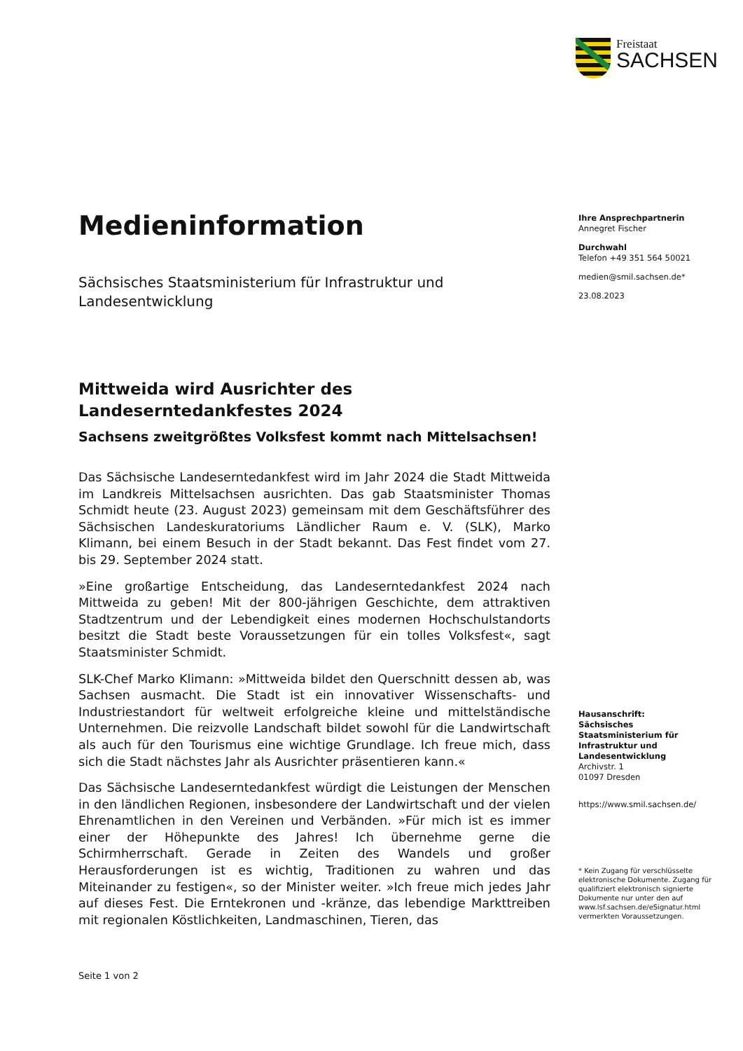Freistaat
SACHSEN
Ihre Ansprechpartnerin
Annegret Fischer
Durchwahl
Telefon +49 351 564 50021
medien@smil.sachsen.de*
23.08.2023
Hausanschrift:
Sächsisches Staatsministerium für Infrastruktur und Landesentwicklung
Archivstr. 1
01097 Dresden
https://www.smil.sachsen.de/
* Kein Zugang für verschlüsselte elektronische Dokumente. Zugang für qualifiziert elektronisch signierte Dokumente nur unter den auf www.lsf.sachsen.de/eSignatur.html vermerkten Voraussetzungen.
Medieninformation
Sächsisches Staatsministerium für Infrastruktur und Landesentwicklung
Mittweida wird Ausrichter des Landeserntedankfestes 2024
Sachsens zweitgrößtes Volksfest kommt nach Mittelsachsen!
Das Sächsische Landeserntedankfest wird im Jahr 2024 die Stadt Mittweida im Landkreis Mittelsachsen ausrichten. Das gab Staatsminister Thomas Schmidt heute (23. August 2023) gemeinsam mit dem Geschäftsführer des Sächsischen Landeskuratoriums Ländlicher Raum e. V. (SLK), Marko Klimann, bei einem Besuch in der Stadt bekannt. Das Fest findet vom 27. bis 29. September 2024 statt.
»Eine großartige Entscheidung, das Landeserntedankfest 2024 nach Mittweida zu geben! Mit der 800-jährigen Geschichte, dem attraktiven Stadtzentrum und der Lebendigkeit eines modernen Hochschulstandorts besitzt die Stadt beste Voraussetzungen für ein tolles Volksfest«, sagt Staatsminister Schmidt.
SLK-Chef Marko Klimann: »Mittweida bildet den Querschnitt dessen ab, was Sachsen ausmacht. Die Stadt ist ein innovativer Wissenschafts- und Industriestandort für weltweit erfolgreiche kleine und mittelständische Unternehmen. Die reizvolle Landschaft bildet sowohl für die Landwirtschaft als auch für den Tourismus eine wichtige Grundlage. Ich freue mich, dass sich die Stadt nächstes Jahr als Ausrichter präsentieren kann.«
Das Sächsische Landeserntedankfest würdigt die Leistungen der Menschen in den ländlichen Regionen, insbesondere der Landwirtschaft und der vielen Ehrenamtlichen in den Vereinen und Verbänden. »Für mich ist es immer einer der Höhepunkte des Jahres! Ich übernehme gerne die Schirmherrschaft. Gerade in Zeiten des Wandels und großer Herausforderungen ist es wichtig, Traditionen zu wahren und das Miteinander zu festigen«, so der Minister weiter. »Ich freue mich jedes Jahr auf dieses Fest. Die Erntekronen und -kränze, das lebendige Markttreiben mit regionalen Köstlichkeiten, Landmaschinen, Tieren, das
Seite 1 von 2